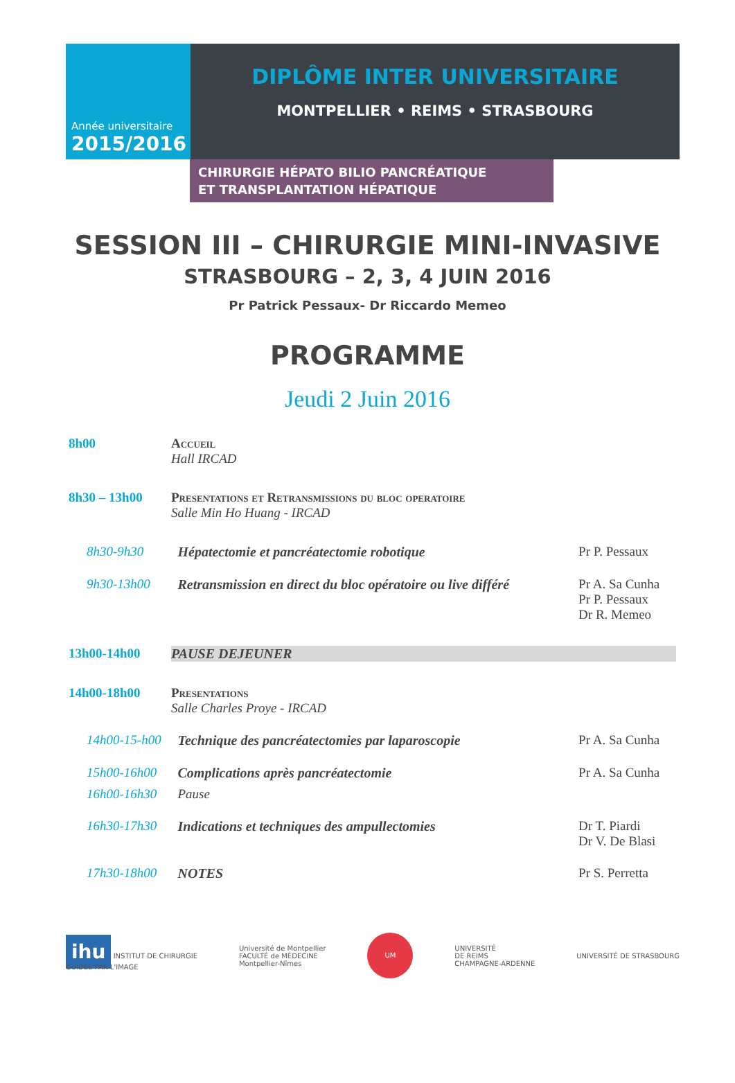Année universitaire
2015/2016
DIPLÔME INTER UNIVERSITAIRE
MONTPELLIER • REIMS • STRASBOURG
CHIRURGIE HÉPATO BILIO PANCRÉATIQUE
ET TRANSPLANTATION HÉPATIQUE
SESSION III – CHIRURGIE MINI-INVASIVE
STRASBOURG – 2, 3, 4 JUIN 2016
Pr Patrick Pessaux- Dr Riccardo Memeo
PROGRAMME
Jeudi 2 Juin 2016
| 8h00 | Accueil Hall IRCAD | | |
| 8h30 – 13h00 | Presentations et Retransmissions du bloc operatoire Salle Min Ho Huang - IRCAD | | |
| 8h30-9h30 | | Hépatectomie et pancréatectomie robotique | Pr P. Pessaux |
| 9h30-13h00 | | Retransmission en direct du bloc opératoire ou live différé | Pr A. Sa Cunha Pr P. Pessaux Dr R. Memeo |
| 13h00-14h00 | PAUSE DEJEUNER | | |
| 14h00-18h00 | Presentations Salle Charles Proye - IRCAD | | |
| 14h00-15-h00 | | Technique des pancréatectomies par laparoscopie | Pr A. Sa Cunha |
| 15h00-16h00 | | Complications après pancréatectomie | Pr A. Sa Cunha |
| 16h00-16h30 | | Pause | |
| 16h30-17h30 | | Indications et techniques des ampullectomies | Dr T. Piardi Dr V. De Blasi |
| 17h30-18h00 | | NOTES | Pr S. Perretta |
ihu INSTITUT DE CHIRURGIE
GUIDÉE PAR L'IMAGE
Université de Montpellier
FACULTÉ de MÉDECINE
Montpellier-Nîmes
UM
UNIVERSITÉ
DE REIMS
CHAMPAGNE-ARDENNE
UNIVERSITÉ DE STRASBOURG